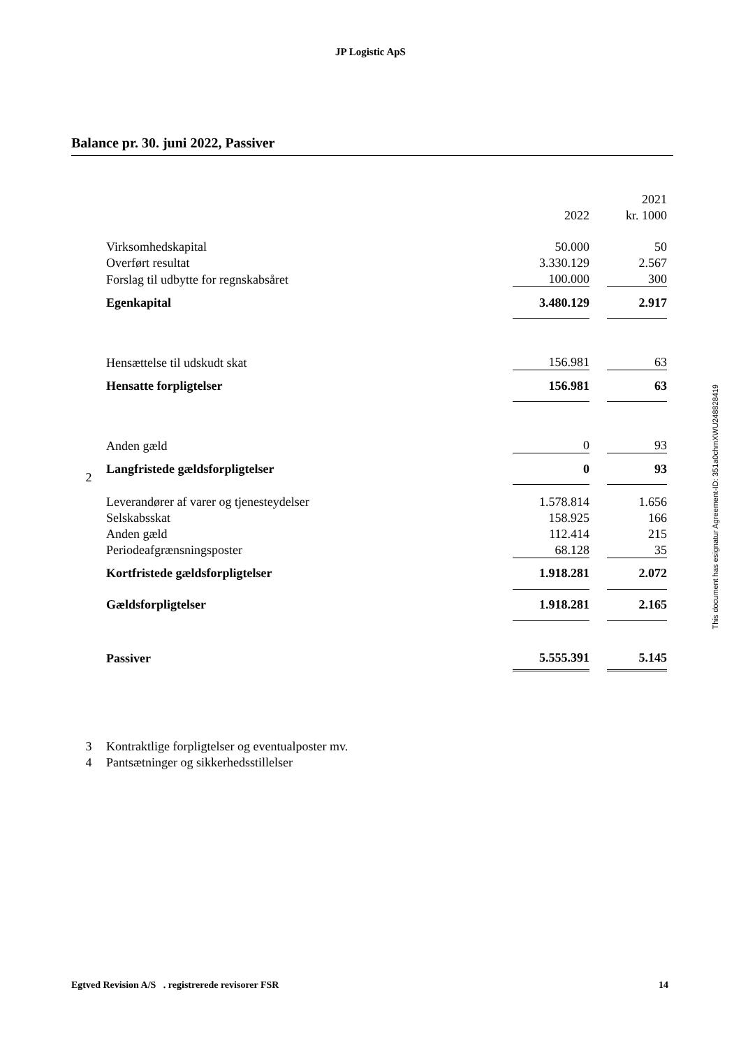JP Logistic ApS
Balance pr. 30. juni 2022, Passiver
| | | | | 2021 |
| | | 2022 | | kr. 1000 |
| | Virksomhedskapital | 50.000 | | 50 |
| | Overført resultat | 3.330.129 | | 2.567 |
| | Forslag til udbytte for regnskabsåret | 100.000 | | 300 |
| | Egenkapital | 3.480.129 | | 2.917 |
| | Hensættelse til udskudt skat | 156.981 | | 63 |
| | Hensatte forpligtelser | 156.981 | | 63 |
| | Anden gæld | 0 | | 93 |
| 2 | Langfristede gældsforpligtelser | 0 | | 93 |
| | Leverandører af varer og tjenesteydelser | 1.578.814 | | 1.656 |
| | Selskabsskat | 158.925 | | 166 |
| | Anden gæld | 112.414 | | 215 |
| | Periodeafgrænsningsposter | 68.128 | | 35 |
| | Kortfristede gældsforpligtelser | 1.918.281 | | 2.072 |
| | Gældsforpligtelser | 1.918.281 | | 2.165 |
| | Passiver | 5.555.391 | | 5.145 |
| 3 | Kontraktlige forpligtelser og eventualposter mv. | | | |
| 4 | Pantsætninger og sikkerhedsstillelser | | | |
This document has esignatur Agreement-ID: 351a0chmXWU248828419
Egtved Revision A/S . registrerede revisorer FSR 14